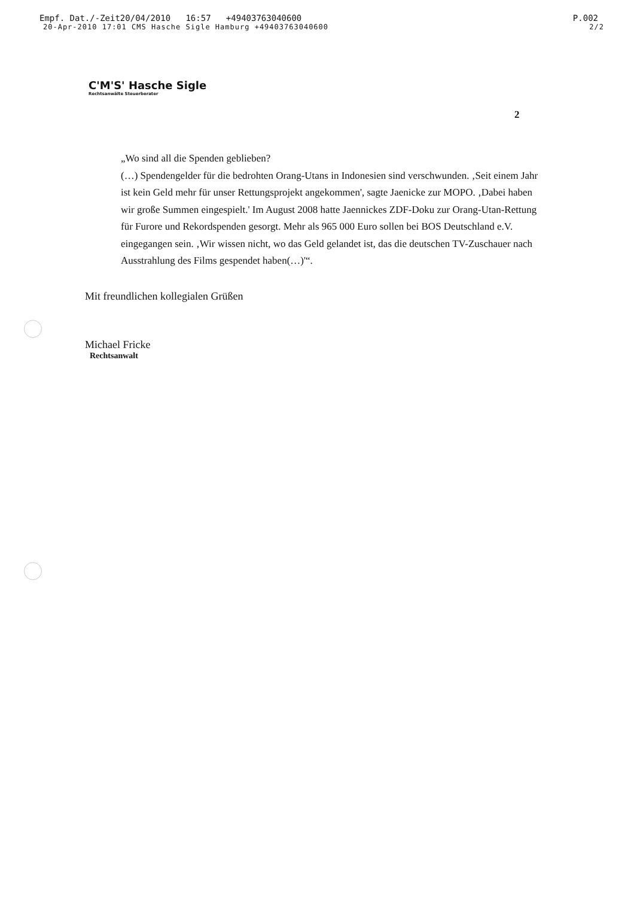Empf. Dat./-Zeit 20/04/2010 16:57 +49403763040600 P.002
20-Apr-2010 17:01 CMS Hasche Sigle Hamburg +49403763040600 2/2
C'M'S' Hasche Sigle
Rechtsanwälte Steuerberater
2
„Wo sind all die Spenden geblieben?
(…) Spendengelder für die bedrohten Orang-Utans in Indonesien sind verschwunden. ‚Seit einem Jahr ist kein Geld mehr für unser Rettungsprojekt angekommen', sagte Jaenicke zur MOPO. ‚Dabei haben wir große Summen eingespielt.' Im August 2008 hatte Jaennickes ZDF-Doku zur Orang-Utan-Rettung für Furore und Rekordspenden gesorgt. Mehr als 965 000 Euro sollen bei BOS Deutschland e.V. eingegangen sein. ‚Wir wissen nicht, wo das Geld gelandet ist, das die deutschen TV-Zuschauer nach Ausstrahlung des Films gespendet haben(…)'“.
Mit freundlichen kollegialen Grüßen
Michael Fricke
Rechtsanwalt